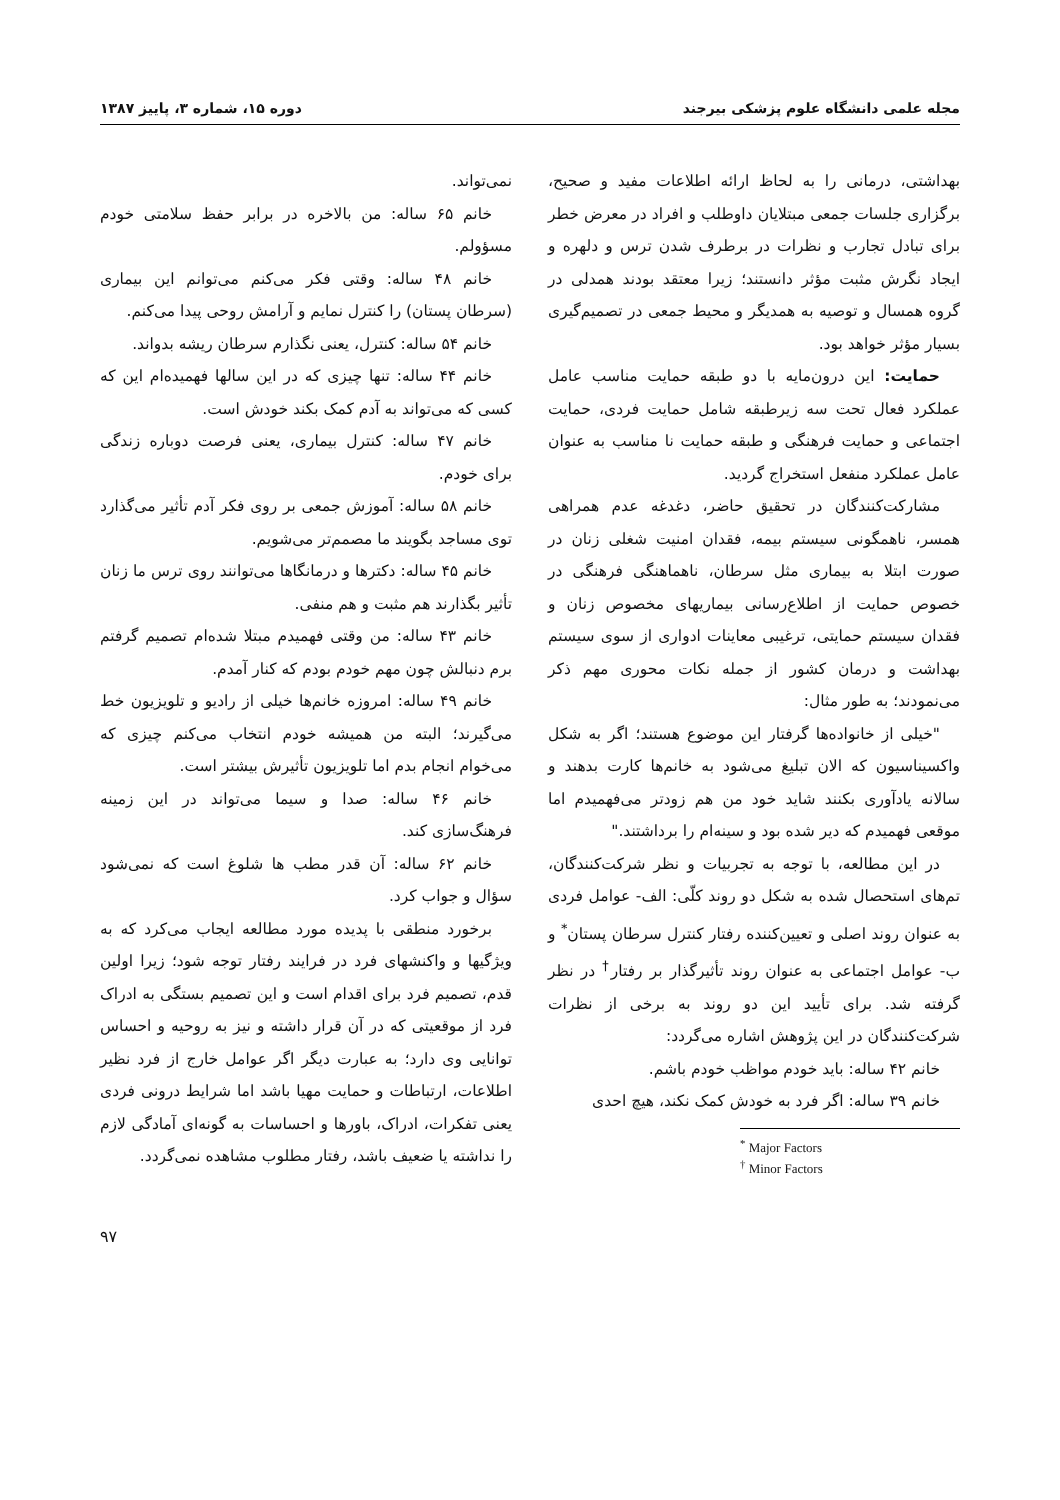مجله علمی دانشگاه علوم پزشکی بیرجند دوره ۱۵، شماره ۳، پاییز ۱۳۸۷
بهداشتی، درمانی را به لحاظ ارائه اطلاعات مفید و صحیح، برگزاری جلسات جمعی مبتلایان داوطلب و افراد در معرض خطر برای تبادل تجارب و نظرات در برطرف شدن ترس و دلهره و ایجاد نگرش مثبت مؤثر دانستند؛ زیرا معتقد بودند همدلی در گروه همسال و توصیه به همدیگر و محیط جمعی در تصمیم‌گیری بسیار مؤثر خواهد بود.
حمایت: این درون‌مایه با دو طبقه حمایت مناسب عامل عملکرد فعال تحت سه زیرطبقه شامل حمایت فردی، حمایت اجتماعی و حمایت فرهنگی و طبقه حمایت نا مناسب به عنوان عامل عملکرد منفعل استخراج گردید.
مشارکت‌کنندگان در تحقیق حاضر، دغدغه عدم همراهی همسر، ناهمگونی سیستم بیمه، فقدان امنیت شغلی زنان در صورت ابتلا به بیماری مثل سرطان، ناهماهنگی فرهنگی در خصوص حمایت از اطلاع‌رسانی بیماریهای مخصوص زنان و فقدان سیستم حمایتی، ترغیبی معاینات ادواری از سوی سیستم بهداشت و درمان کشور از جمله نکات محوری مهم ذکر می‌نمودند؛ به طور مثال:
"خیلی از خانواده‌ها گرفتار این موضوع هستند؛ اگر به شکل واکسیناسیون که الان تبلیغ می‌شود به خانم‌ها کارت بدهند و سالانه یادآوری بکنند شاید خود من هم زودتر می‌فهمیدم اما موقعی فهمیدم که دیر شده بود و سینه‌ام را برداشتند."
در این مطالعه، با توجه به تجربیات و نظر شرکت‌کنندگان، تم‌های استحصال شده به شکل دو روند کلّی: الف- عوامل فردی به عنوان روند اصلی و تعیین‌کننده رفتار کنترل سرطان پستان<sup>*</sup> و ب- عوامل اجتماعی به عنوان روند تأثیرگذار بر رفتار<sup>†</sup> در نظر گرفته شد. برای تأیید این دو روند به برخی از نظرات شرکت‌کنندگان در این پژوهش اشاره می‌گردد:
خانم ۴۲ ساله: باید خودم مواظب خودم باشم.
خانم ۳۹ ساله: اگر فرد به خودش کمک نکند، هیچ احدی
<sup>*</sup> Major Factors
<sup>†</sup> Minor Factors
نمی‌تواند.
خانم ۶۵ ساله: من بالاخره در برابر حفظ سلامتی خودم مسؤولم.
خانم ۴۸ ساله: وقتی فکر می‌کنم می‌توانم این بیماری (سرطان پستان) را کنترل نمایم و آرامش روحی پیدا می‌کنم.
خانم ۵۴ ساله: کنترل، یعنی نگذارم سرطان ریشه بدواند.
خانم ۴۴ ساله: تنها چیزی که در این سالها فهمیده‌ام این که کسی که می‌تواند به آدم کمک بکند خودش است.
خانم ۴۷ ساله: کنترل بیماری، یعنی فرصت دوباره زندگی برای خودم.
خانم ۵۸ ساله: آموزش جمعی بر روی فکر آدم تأثیر می‌گذارد توی مساجد بگویند ما مصمم‌تر می‌شویم.
خانم ۴۵ ساله: دکترها و درمانگاها می‌توانند روی ترس ما زنان تأثیر بگذارند هم مثبت و هم منفی.
خانم ۴۳ ساله: من وقتی فهمیدم مبتلا شده‌ام تصمیم گرفتم برم دنبالش چون مهم خودم بودم که کنار آمدم.
خانم ۴۹ ساله: امروزه خانم‌ها خیلی از رادیو و تلویزیون خط می‌گیرند؛ البته من همیشه خودم انتخاب می‌کنم چیزی که می‌خوام انجام بدم اما تلویزیون تأثیرش بیشتر است.
خانم ۴۶ ساله: صدا و سیما می‌تواند در این زمینه فرهنگ‌سازی کند.
خانم ۶۲ ساله: آن قدر مطب ها شلوغ است که نمی‌شود سؤال و جواب کرد.
برخورد منطقی با پدیده مورد مطالعه ایجاب می‌کرد که به ویژگیها و واکنشهای فرد در فرایند رفتار توجه شود؛ زیرا اولین قدم، تصمیم فرد برای اقدام است و این تصمیم بستگی به ادراک فرد از موقعیتی که در آن قرار داشته و نیز به روحیه و احساس توانایی وی دارد؛ به عبارت دیگر اگر عوامل خارج از فرد نظیر اطلاعات، ارتباطات و حمایت مهیا باشد اما شرایط درونی فردی یعنی تفکرات، ادراک، باورها و احساسات به گونه‌ای آمادگی لازم را نداشته یا ضعیف باشد، رفتار مطلوب مشاهده نمی‌گردد.
۹۷